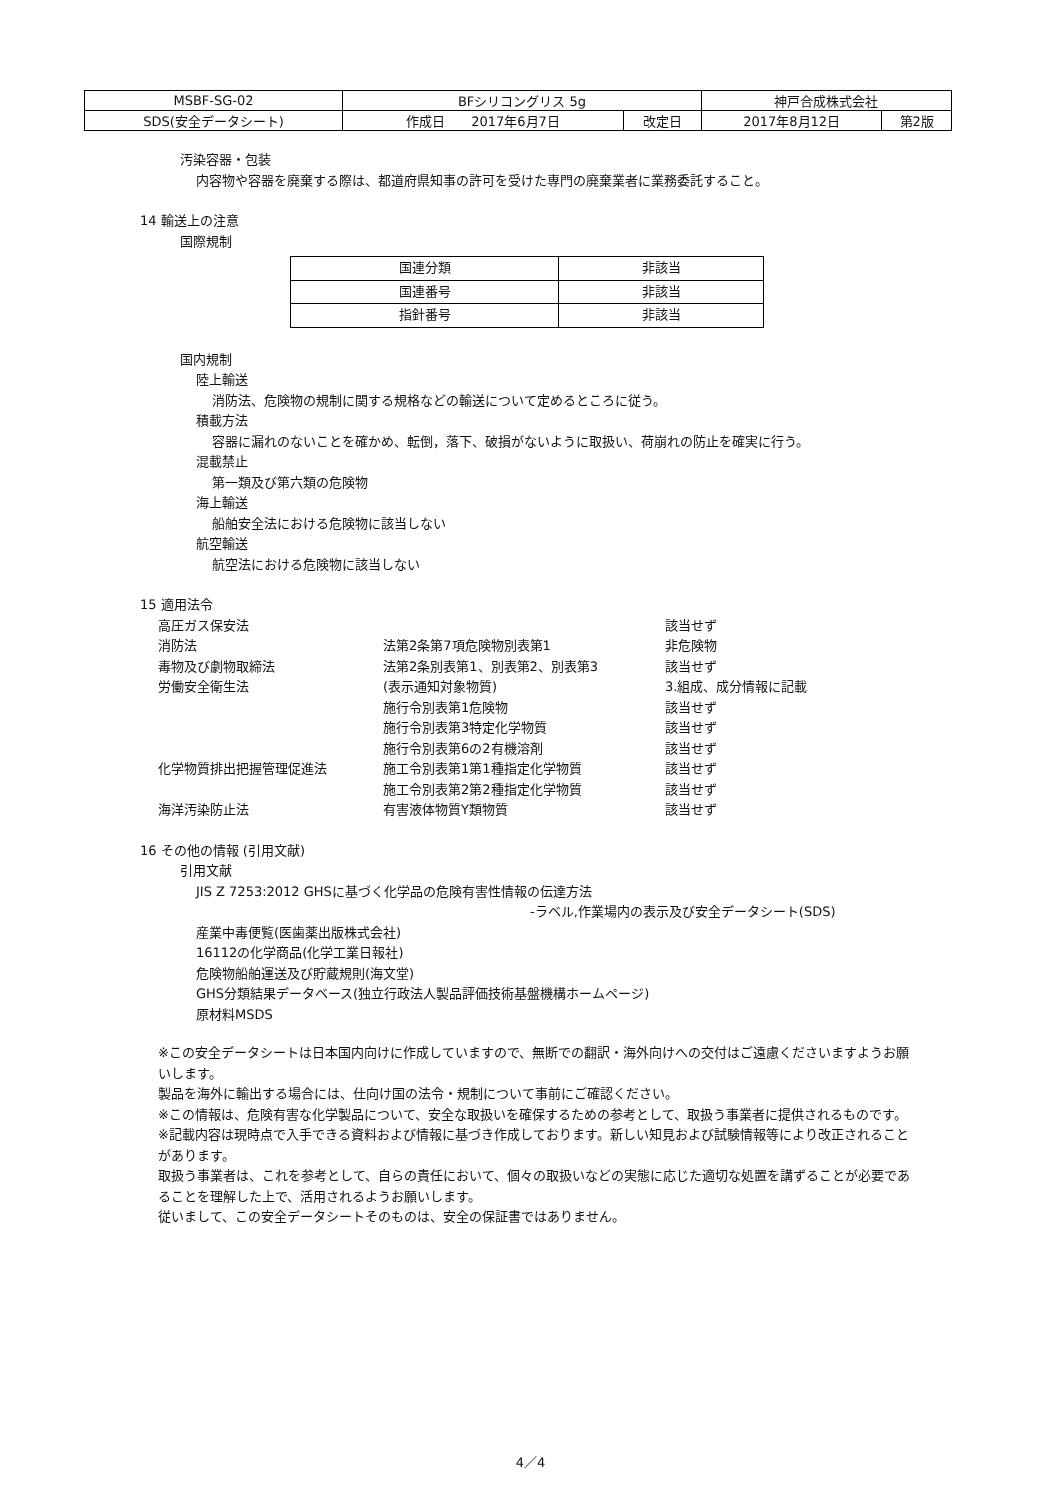| MSBF-SG-02 | BFシリコングリス 5g | | 神戸合成株式会社 | |
| SDS(安全データシート) | 作成日 2017年6月7日 | 改定日 | 2017年8月12日 | 第2版 |
汚染容器・包装
内容物や容器を廃棄する際は、都道府県知事の許可を受けた専門の廃棄業者に業務委託すること。
14 輸送上の注意
国際規制
| 国連分類 | 非該当 |
| 国連番号 | 非該当 |
| 指針番号 | 非該当 |
国内規制
陸上輸送
消防法、危険物の規制に関する規格などの輸送について定めるところに従う。
積載方法
容器に漏れのないことを確かめ、転倒，落下、破損がないように取扱い、荷崩れの防止を確実に行う。
混載禁止
第一類及び第六類の危険物
海上輸送
船舶安全法における危険物に該当しない
航空輸送
航空法における危険物に該当しない
15 適用法令
| 高圧ガス保安法 | | 該当せず |
| 消防法 | 法第2条第7項危険物別表第1 | 非危険物 |
| 毒物及び劇物取締法 | 法第2条別表第1、別表第2、別表第3 | 該当せず |
| 労働安全衛生法 | (表示通知対象物質) | 3.組成、成分情報に記載 |
| | 施行令別表第1危険物 | 該当せず |
| | 施行令別表第3特定化学物質 | 該当せず |
| | 施行令別表第6の2有機溶剤 | 該当せず |
| 化学物質排出把握管理促進法 | 施工令別表第1第1種指定化学物質 | 該当せず |
| | 施工令別表第2第2種指定化学物質 | 該当せず |
| 海洋汚染防止法 | 有害液体物質Y類物質 | 該当せず |
16 その他の情報 (引用文献)
引用文献
JIS Z 7253:2012 GHSに基づく化学品の危険有害性情報の伝達方法
-ラベル,作業場内の表示及び安全データシート(SDS)
産業中毒便覧(医歯薬出版株式会社)
16112の化学商品(化学工業日報社)
危険物船舶運送及び貯蔵規則(海文堂)
GHS分類結果データベース(独立行政法人製品評価技術基盤機構ホームページ)
原材料MSDS
※この安全データシートは日本国内向けに作成していますので、無断での翻訳・海外向けへの交付はご遠慮くださいますようお願いします。
製品を海外に輸出する場合には、仕向け国の法令・規制について事前にご確認ください。
※この情報は、危険有害な化学製品について、安全な取扱いを確保するための参考として、取扱う事業者に提供されるものです。
※記載内容は現時点で入手できる資料および情報に基づき作成しております。新しい知見および試験情報等により改正されることがあります。
取扱う事業者は、これを参考として、自らの責任において、個々の取扱いなどの実態に応じた適切な処置を講ずることが必要であることを理解した上で、活用されるようお願いします。
従いまして、この安全データシートそのものは、安全の保証書ではありません。
4／4